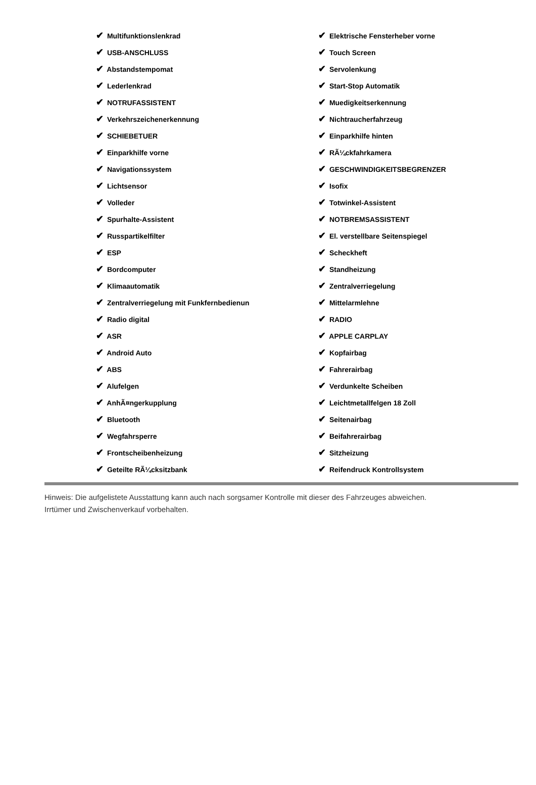| ✔ Multifunktionslenkrad | ✔ Elektrische Fensterheber vorne |
| ✔ USB-ANSCHLUSS | ✔ Touch Screen |
| ✔ Abstandstempomat | ✔ Servolenkung |
| ✔ Lederlenkrad | ✔ Start-Stop Automatik |
| ✔ NOTRUFASSISTENT | ✔ Muedigkeitserkennung |
| ✔ Verkehrszeichenerkennung | ✔ Nichtraucherfahrzeug |
| ✔ SCHIEBETUER | ✔ Einparkhilfe hinten |
| ✔ Einparkhilfe vorne | ✔ RÃ¼ckfahrkamera |
| ✔ Navigationssystem | ✔ GESCHWINDIGKEITSBEGRENZER |
| ✔ Lichtsensor | ✔ Isofix |
| ✔ Volleder | ✔ Totwinkel-Assistent |
| ✔ Spurhalte-Assistent | ✔ NOTBREMSASSISTENT |
| ✔ Russpartikelfilter | ✔ El. verstellbare Seitenspiegel |
| ✔ ESP | ✔ Scheckheft |
| ✔ Bordcomputer | ✔ Standheizung |
| ✔ Klimaautomatik | ✔ Zentralverriegelung |
| ✔ Zentralverriegelung mit Funkfernbedienun | ✔ Mittelarmlehne |
| ✔ Radio digital | ✔ RADIO |
| ✔ ASR | ✔ APPLE CARPLAY |
| ✔ Android Auto | ✔ Kopfairbag |
| ✔ ABS | ✔ Fahrerairbag |
| ✔ Alufelgen | ✔ Verdunkelte Scheiben |
| ✔ AnhÃ¤ngerkupplung | ✔ Leichtmetallfelgen 18 Zoll |
| ✔ Bluetooth | ✔ Seitenairbag |
| ✔ Wegfahrsperre | ✔ Beifahrerairbag |
| ✔ Frontscheibenheizung | ✔ Sitzheizung |
| ✔ Geteilte RÃ¼cksitzbank | ✔ Reifendruck Kontrollsystem |
Hinweis: Die aufgelistete Ausstattung kann auch nach sorgsamer Kontrolle mit dieser des Fahrzeuges abweichen. Irrtümer und Zwischenverkauf vorbehalten.